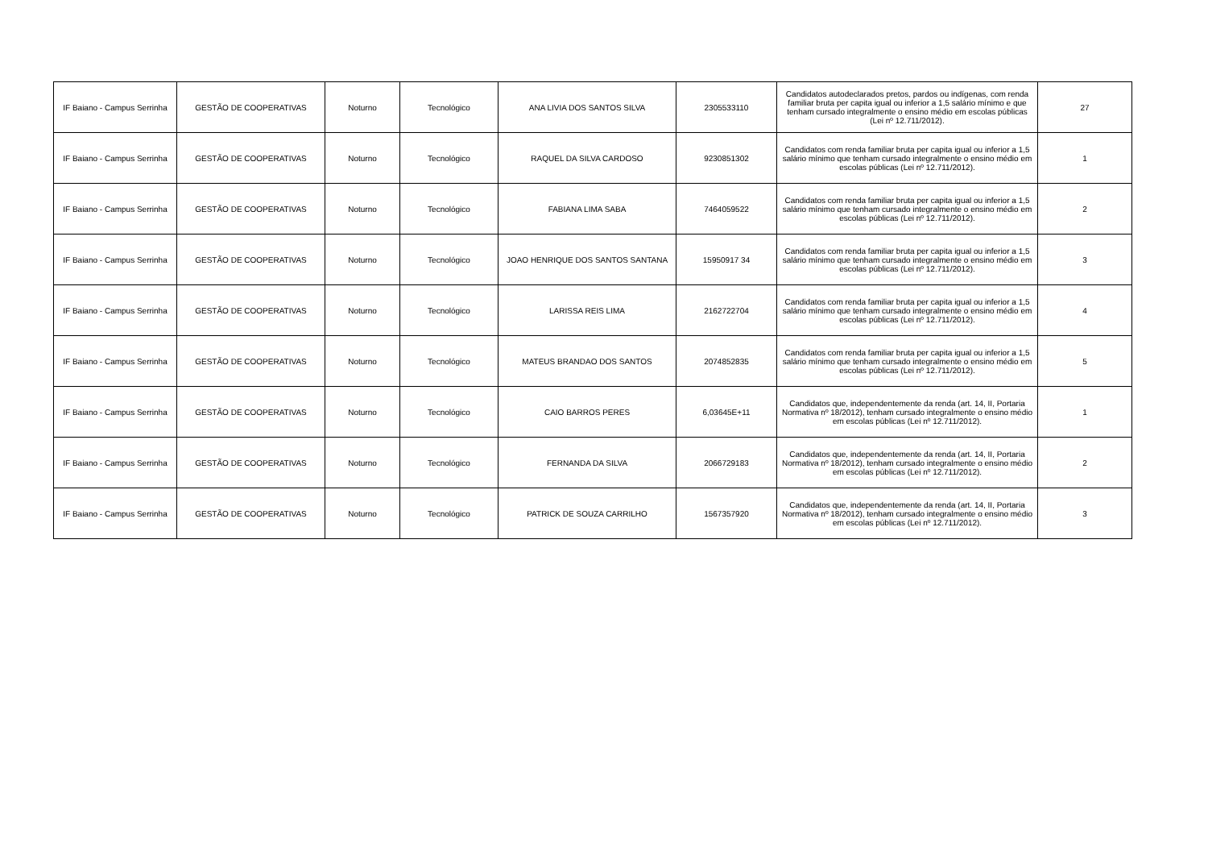| IF Baiano - Campus Serrinha | GESTÃO DE COOPERATIVAS | Noturno | Tecnológico | ANA LIVIA DOS SANTOS SILVA | 2305533110 | Candidatos autodeclarados pretos, pardos ou indígenas, com renda familiar bruta per capita igual ou inferior a 1,5 salário mínimo e que tenham cursado integralmente o ensino médio em escolas públicas (Lei nº 12.711/2012). | 27 |
| IF Baiano - Campus Serrinha | GESTÃO DE COOPERATIVAS | Noturno | Tecnológico | RAQUEL DA SILVA CARDOSO | 9230851302 | Candidatos com renda familiar bruta per capita igual ou inferior a 1,5 salário mínimo que tenham cursado integralmente o ensino médio em escolas públicas (Lei nº 12.711/2012). | 1 |
| IF Baiano - Campus Serrinha | GESTÃO DE COOPERATIVAS | Noturno | Tecnológico | FABIANA LIMA SABA | 7464059522 | Candidatos com renda familiar bruta per capita igual ou inferior a 1,5 salário mínimo que tenham cursado integralmente o ensino médio em escolas públicas (Lei nº 12.711/2012). | 2 |
| IF Baiano - Campus Serrinha | GESTÃO DE COOPERATIVAS | Noturno | Tecnológico | JOAO HENRIQUE DOS SANTOS SANTANA | 15950917 34 | Candidatos com renda familiar bruta per capita igual ou inferior a 1,5 salário mínimo que tenham cursado integralmente o ensino médio em escolas públicas (Lei nº 12.711/2012). | 3 |
| IF Baiano - Campus Serrinha | GESTÃO DE COOPERATIVAS | Noturno | Tecnológico | LARISSA REIS LIMA | 2162722704 | Candidatos com renda familiar bruta per capita igual ou inferior a 1,5 salário mínimo que tenham cursado integralmente o ensino médio em escolas públicas (Lei nº 12.711/2012). | 4 |
| IF Baiano - Campus Serrinha | GESTÃO DE COOPERATIVAS | Noturno | Tecnológico | MATEUS BRANDAO DOS SANTOS | 2074852835 | Candidatos com renda familiar bruta per capita igual ou inferior a 1,5 salário mínimo que tenham cursado integralmente o ensino médio em escolas públicas (Lei nº 12.711/2012). | 5 |
| IF Baiano - Campus Serrinha | GESTÃO DE COOPERATIVAS | Noturno | Tecnológico | CAIO BARROS PERES | 6,03645E+11 | Candidatos que, independentemente da renda (art. 14, II, Portaria Normativa nº 18/2012), tenham cursado integralmente o ensino médio em escolas públicas (Lei nº 12.711/2012). | 1 |
| IF Baiano - Campus Serrinha | GESTÃO DE COOPERATIVAS | Noturno | Tecnológico | FERNANDA DA SILVA | 2066729183 | Candidatos que, independentemente da renda (art. 14, II, Portaria Normativa nº 18/2012), tenham cursado integralmente o ensino médio em escolas públicas (Lei nº 12.711/2012). | 2 |
| IF Baiano - Campus Serrinha | GESTÃO DE COOPERATIVAS | Noturno | Tecnológico | PATRICK DE SOUZA CARRILHO | 1567357920 | Candidatos que, independentemente da renda (art. 14, II, Portaria Normativa nº 18/2012), tenham cursado integralmente o ensino médio em escolas públicas (Lei nº 12.711/2012). | 3 |